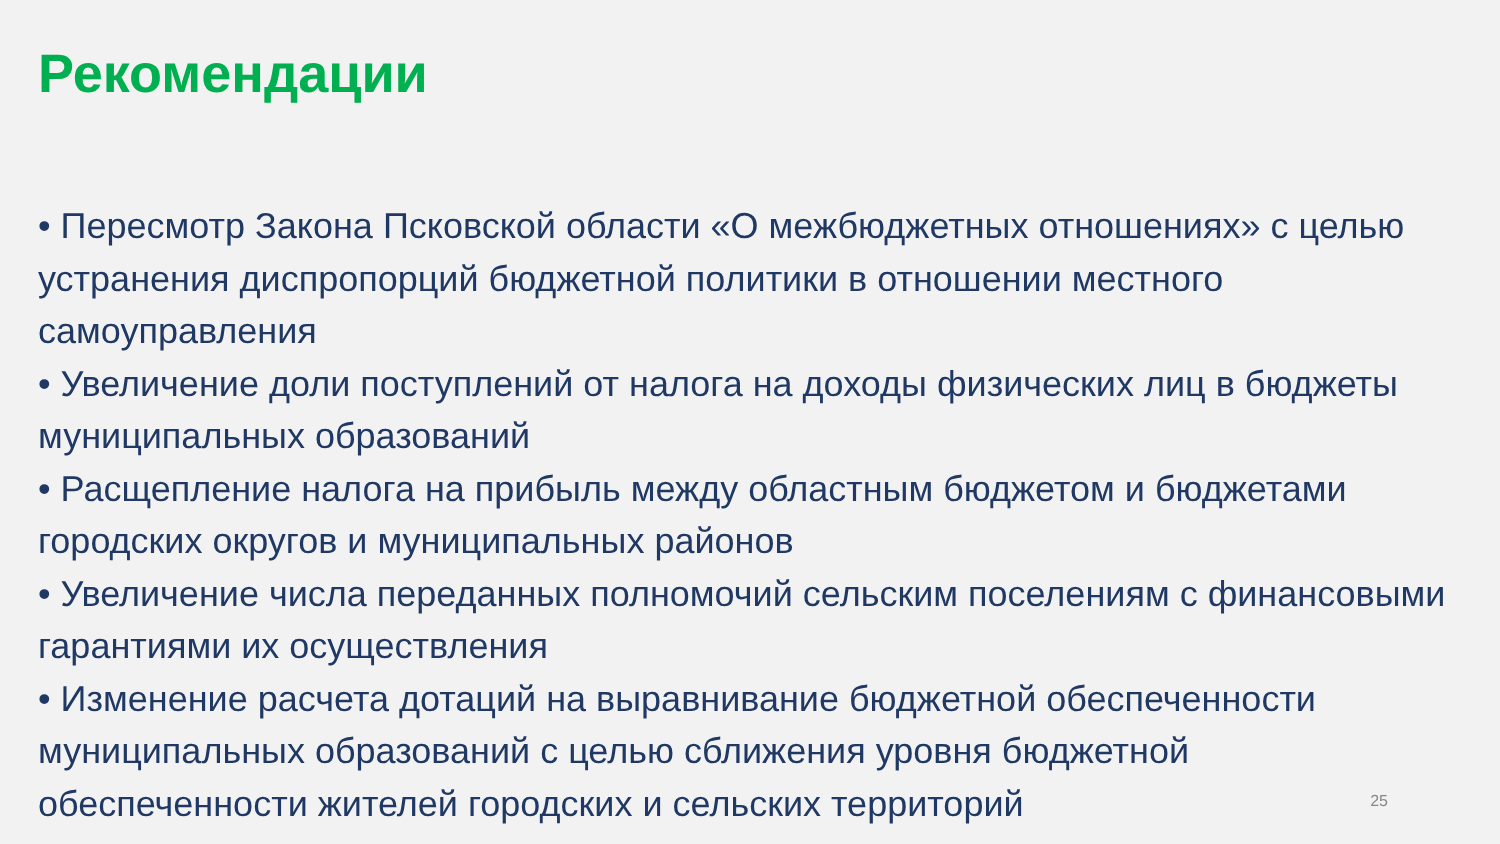Рекомендации
• Пересмотр Закона Псковской области «О межбюджетных отношениях» с целью устранения диспропорций бюджетной политики в отношении местного самоуправления
• Увеличение доли поступлений от налога на доходы физических лиц в бюджеты муниципальных образований
• Расщепление налога на прибыль между областным бюджетом и бюджетами городских округов и муниципальных районов
• Увеличение числа переданных полномочий сельским поселениям с финансовыми гарантиями их осуществления
• Изменение расчета дотаций на выравнивание бюджетной обеспеченности муниципальных образований с целью сближения уровня бюджетной обеспеченности жителей городских и сельских территорий
25